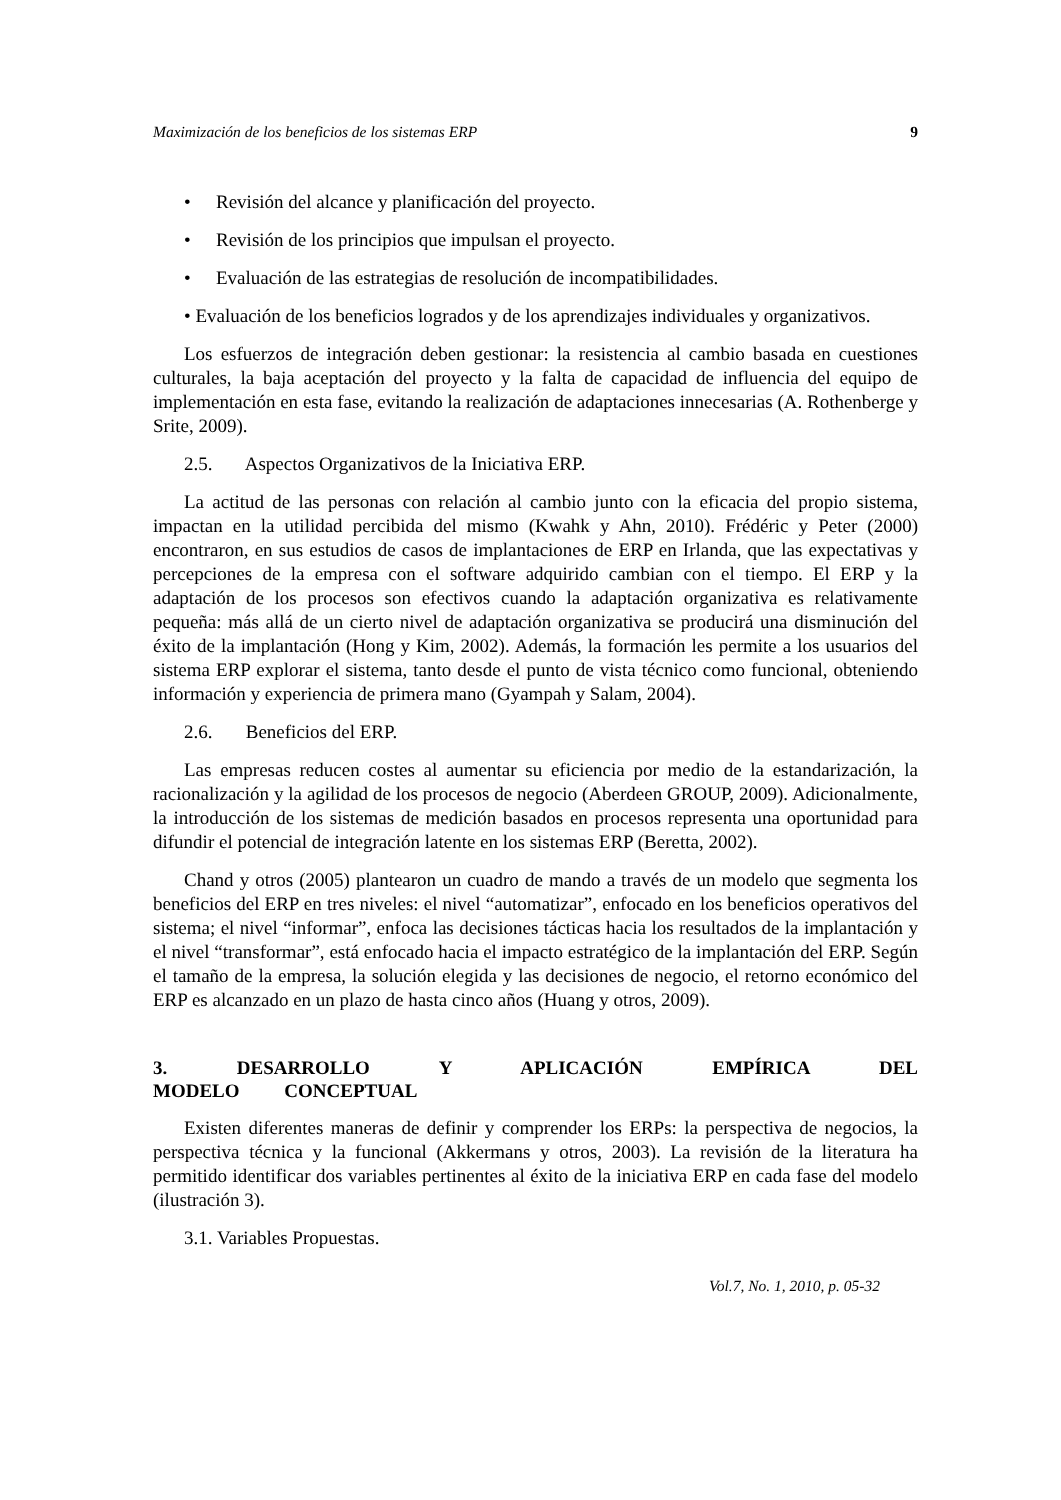Maximización de los beneficios de los sistemas ERP 9
• Revisión del alcance y planificación del proyecto.
• Revisión de los principios que impulsan el proyecto.
• Evaluación de las estrategias de resolución de incompatibilidades.
• Evaluación de los beneficios logrados y de los aprendizajes individuales y organizativos.
Los esfuerzos de integración deben gestionar: la resistencia al cambio basada en cuestiones culturales, la baja aceptación del proyecto y la falta de capacidad de influencia del equipo de implementación en esta fase, evitando la realización de adaptaciones innecesarias (A. Rothenberge y Srite, 2009).
2.5. Aspectos Organizativos de la Iniciativa ERP.
La actitud de las personas con relación al cambio junto con la eficacia del propio sistema, impactan en la utilidad percibida del mismo (Kwahk y Ahn, 2010). Frédéric y Peter (2000) encontraron, en sus estudios de casos de implantaciones de ERP en Irlanda, que las expectativas y percepciones de la empresa con el software adquirido cambian con el tiempo. El ERP y la adaptación de los procesos son efectivos cuando la adaptación organizativa es relativamente pequeña: más allá de un cierto nivel de adaptación organizativa se producirá una disminución del éxito de la implantación (Hong y Kim, 2002). Además, la formación les permite a los usuarios del sistema ERP explorar el sistema, tanto desde el punto de vista técnico como funcional, obteniendo información y experiencia de primera mano (Gyampah y Salam, 2004).
2.6. Beneficios del ERP.
Las empresas reducen costes al aumentar su eficiencia por medio de la estandarización, la racionalización y la agilidad de los procesos de negocio (Aberdeen GROUP, 2009). Adicionalmente, la introducción de los sistemas de medición basados en procesos representa una oportunidad para difundir el potencial de integración latente en los sistemas ERP (Beretta, 2002).
Chand y otros (2005) plantearon un cuadro de mando a través de un modelo que segmenta los beneficios del ERP en tres niveles: el nivel “automatizar”, enfocado en los beneficios operativos del sistema; el nivel “informar”, enfoca las decisiones tácticas hacia los resultados de la implantación y el nivel “transformar”, está enfocado hacia el impacto estratégico de la implantación del ERP. Según el tamaño de la empresa, la solución elegida y las decisiones de negocio, el retorno económico del ERP es alcanzado en un plazo de hasta cinco años (Huang y otros, 2009).
3. DESARROLLO Y APLICACIÓN EMPÍRICA DEL MODELO CONCEPTUAL
Existen diferentes maneras de definir y comprender los ERPs: la perspectiva de negocios, la perspectiva técnica y la funcional (Akkermans y otros, 2003). La revisión de la literatura ha permitido identificar dos variables pertinentes al éxito de la iniciativa ERP en cada fase del modelo (ilustración 3).
3.1. Variables Propuestas.
Vol.7, No. 1, 2010, p. 05-32